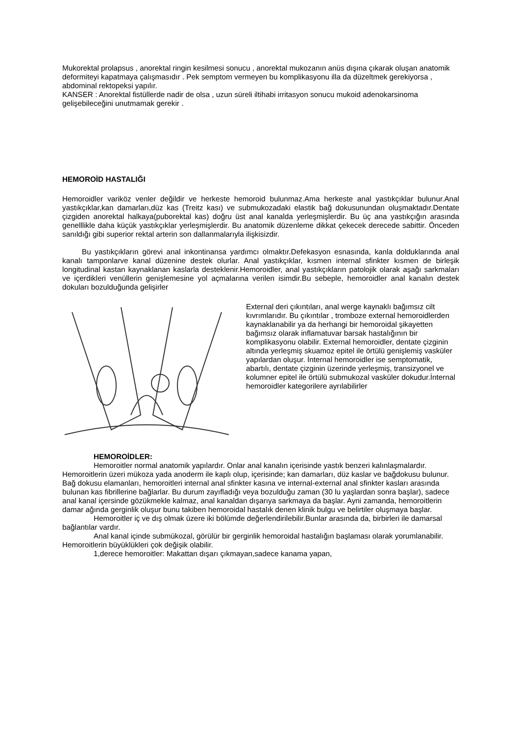Mukorektal prolapsus , anorektal ringin kesilmesi sonucu , anorektal mukozanın anüs dışına çıkarak oluşan anatomik deformiteyi kapatmaya çalışmasıdır . Pek semptom vermeyen bu komplikasyonu illa da düzeltmek gerekiyorsa , abdominal rektopeksi yapılır.
KANSER : Anorektal fistüllerde nadir de olsa , uzun süreli iltihabi irritasyon sonucu mukoid adenokarsinoma gelişebileceğini unutmamak gerekir .
HEMOROİD HASTALIĞI
Hemoroidler variköz venler değildir ve herkeste hemoroid bulunmaz.Ama herkeste anal yastıkçıklar bulunur.Anal yastıkçıklar,kan damarları,düz kas (Treitz kası) ve submukozadaki elastik bağ dokusunundan oluşmaktadır.Dentate çizgiden anorektal halkaya(puborektal kas) doğru üst anal kanalda yerleşmişlerdir. Bu üç ana yastıkçığın arasında genelllikle daha küçük yastıkçıklar yerleşmişlerdir. Bu anatomik düzenleme dikkat çekecek derecede sabittir. Önceden sanıldığı gibi superior rektal arterin son dallanmalarıyla ilişkisizdir.
Bu yastıkçıkların görevi anal inkontinansa yardımcı olmaktır.Defekasyon esnasında, kanla dolduklarında anal kanalı tamponlarve kanal düzenine destek olurlar. Anal yastıkçıklar, kısmen internal sfinkter kısmen de birleşik longitudinal kastan kaynaklanan kaslarla desteklenir.Hemoroidler, anal yastıkçıkların patolojik olarak aşağı sarkmaları ve içerdikleri venüllerin genişlemesine yol açmalarına verilen isimdir.Bu sebeple, hemoroidler anal kanalın destek dokuları bozulduğunda gelişirler
External deri çıkıntıları, anal werge kaynaklı bağımsız cilt kıvrımlarıdır. Bu çıkıntılar , tromboze external hemoroidlerden kaynaklanabilir ya da herhangi bir hemoroidal şikayetten bağımsız olarak inflamatuvar barsak hastalığının bir komplikasyonu olabilir. External hemoroidler, dentate çizginin altında yerleşmiş skuamoz epitel ile örtülü genişlemiş vasküler yapılardan oluşur. İnternal hemoroidler ise semptomatik, abartılı, dentate çizginin üzerinde yerleşmiş, transizyonel ve kolumner epitel ile örtülü submukozal vasküler dokudur.İnternal hemoroidler kategorilere ayrılabilirler
HEMOROİDLER:
Hemoroitler normal anatomik yapılardır. Onlar anal kanalın içerisinde yastık benzeri kalınlaşmalardır. Hemoroitlerin üzeri mükoza yada anoderm ile kaplı olup, içerisinde; kan damarları, düz kaslar ve bağdokusu bulunur. Bağ dokusu elamanları, hemoroitleri internal anal sfinkter kasına ve internal-external anal sfinkter kasları arasında bulunan kas fibrillerine bağlarlar. Bu durum zayıfladığı veya bozulduğu zaman (30 lu yaşlardan sonra başlar), sadece anal kanal içersinde gözükmekle kalmaz, anal kanaldan dışarıya sarkmaya da başlar. Ayni zamanda, hemoroitlerin damar ağında gerginlik oluşur bunu takiben hemoroidal hastalık denen klinik bulgu ve belirtiler oluşmaya başlar.
Hemoroitler iç ve dış olmak üzere iki bölümde değerlendirilebilir.Bunlar arasında da, birbirleri ile damarsal bağlantılar vardır.
Anal kanal içinde submükozal, görülür bir gerginlik hemoroidal hastalığın başlaması olarak yorumlanabilir. Hemoroitlerin büyüklükleri çok değişik olabilir.
1,derece hemoroitler: Makattan dışarı çıkmayan,sadece kanama yapan,